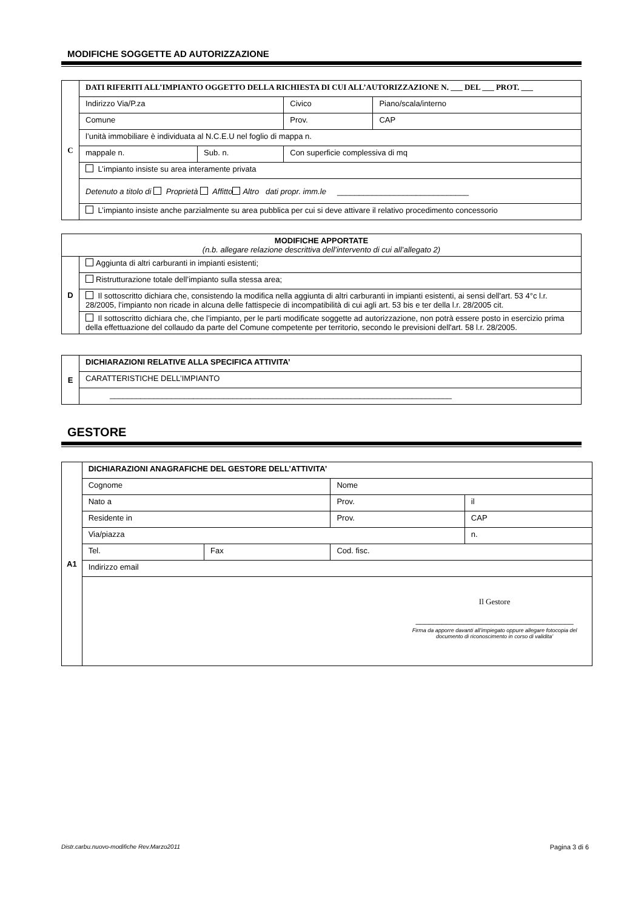MODIFICHE SOGGETTE AD AUTORIZZAZIONE
| C | DATI RIFERITI ALL’IMPIANTO OGGETTO DELLA RICHIESTA DI CUI ALL’AUTORIZZAZIONE N. ___ DEL ___ PROT. ___ | | | | |
| | Indirizzo Via/P.za | | Civico | | Piano/scala/interno |
| | Comune | | | Prov. | CAP |
| | l’unità immobiliare è individuata al N.C.E.U nel foglio di mappa n. | | | | |
| | mappale n. | Sub. n. | Con superficie complessiva di mq | | |
| | L’impianto insiste su area interamente privata | | | | |
| | Detenuto a titolo di Proprietà Affitto Altro dati propr. imm.le ______________________________ | | | | |
| | L’impianto insiste anche parzialmente su area pubblica per cui si deve attivare il relativo procedimento concessorio | | | | |
| MODIFICHE APPORTATE (n.b. allegare relazione descrittiva dell’intervento di cui all’allegato 2) | |
| D | Aggiunta di altri carburanti in impianti esistenti; |
| | Ristrutturazione totale dell’impianto sulla stessa area; |
| | Il sottoscritto dichiara che, consistendo la modifica nella aggiunta di altri carburanti in impianti esistenti, ai sensi dell'art. 53 4°c l.r. 28/2005, l’impianto non ricade in alcuna delle fattispecie di incompatibilità di cui agli art. 53 bis e ter della l.r. 28/2005 cit. |
| | Il sottoscritto dichiara che, che l’impianto, per le parti modificate soggette ad autorizzazione, non potrà essere posto in esercizio prima della effettuazione del collaudo da parte del Comune competente per territorio, secondo le previsioni dell'art. 58 l.r. 28/2005. |
| E | DICHIARAZIONI RELATIVE ALLA SPECIFICA ATTIVITA’ |
| | CARATTERISTICHE DELL’IMPIANTO |
| | ______________________________________________________________________________ |
GESTORE
| A1 | DICHIARAZIONI ANAGRAFICHE DEL GESTORE DELL’ATTIVITA’ | | | | |
| | Cognome | | Nome | | |
| | Nato a | | Prov. | | il |
| | Residente in | | | Prov. | CAP |
| | Via/piazza | | | | n. |
| | Tel. | Fax | Cod. fisc. | | |
| | Indirizzo email | | | | |
| | Il Gestore ____________________________________ Firma da apporre davanti all’impiegato oppure allegare fotocopia del documento di riconoscimento in corso di validita’ | | | | |
Distr.carbu.nuovo-modifiche Rev.Marzo2011 Pagina 3 di 6